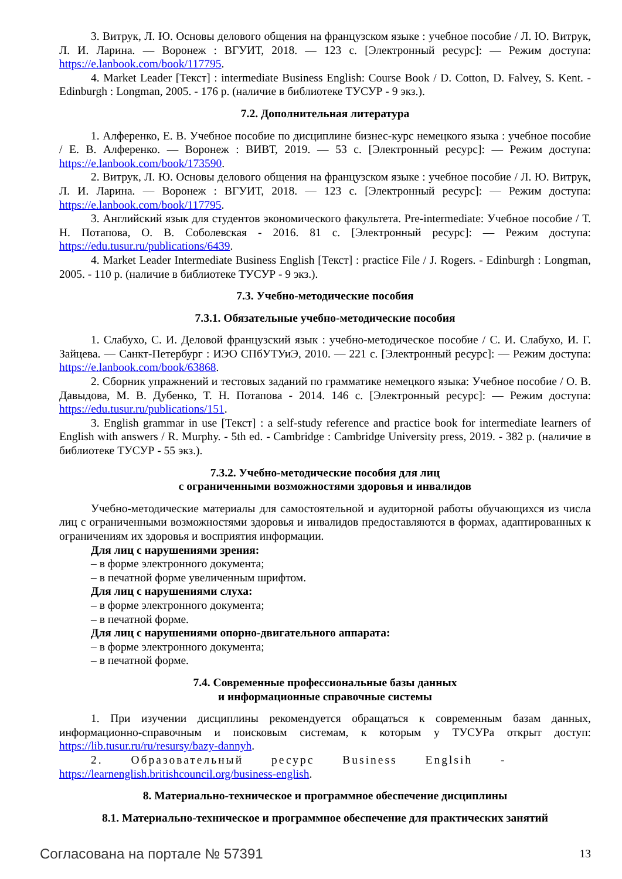3. Витрук, Л. Ю. Основы делового общения на французском языке : учебное пособие / Л. Ю. Витрук, Л. И. Ларина. — Воронеж : ВГУИТ, 2018. — 123 с. [Электронный ресурс]: — Режим доступа: https://e.lanbook.com/book/117795.
4. Market Leader [Текст] : intermediate Business English: Course Book / D. Cotton, D. Falvey, S. Kent. - Edinburgh : Longman, 2005. - 176 p. (наличие в библиотеке ТУСУР - 9 экз.).
7.2. Дополнительная литература
1. Алференко, Е. В. Учебное пособие по дисциплине бизнес-курс немецкого языка : учебное пособие / Е. В. Алференко. — Воронеж : ВИВТ, 2019. — 53 с. [Электронный ресурс]: — Режим доступа: https://e.lanbook.com/book/173590.
2. Витрук, Л. Ю. Основы делового общения на французском языке : учебное пособие / Л. Ю. Витрук, Л. И. Ларина. — Воронеж : ВГУИТ, 2018. — 123 с. [Электронный ресурс]: — Режим доступа: https://e.lanbook.com/book/117795.
3. Английский язык для студентов экономического факультета. Pre-intermediate: Учебное пособие / Т. Н. Потапова, О. В. Соболевская - 2016. 81 с. [Электронный ресурс]: — Режим доступа: https://edu.tusur.ru/publications/6439.
4. Market Leader Intermediate Business English [Текст] : practice File / J. Rogers. - Edinburgh : Longman, 2005. - 110 p. (наличие в библиотеке ТУСУР - 9 экз.).
7.3. Учебно-методические пособия
7.3.1. Обязательные учебно-методические пособия
1. Слабухо, С. И. Деловой французский язык : учебно-методическое пособие / С. И. Слабухо, И. Г. Зайцева. — Санкт-Петербург : ИЭО СПбУТУиЭ, 2010. — 221 с. [Электронный ресурс]: — Режим доступа: https://e.lanbook.com/book/63868.
2. Сборник упражнений и тестовых заданий по грамматике немецкого языка: Учебное пособие / О. В. Давыдова, М. В. Дубенко, Т. Н. Потапова - 2014. 146 с. [Электронный ресурс]: — Режим доступа: https://edu.tusur.ru/publications/151.
3. English grammar in use [Текст] : a self-study reference and practice book for intermediate learners of English with answers / R. Murphy. - 5th ed. - Cambridge : Cambridge University press, 2019. - 382 p. (наличие в библиотеке ТУСУР - 55 экз.).
7.3.2. Учебно-методические пособия для лиц
с ограниченными возможностями здоровья и инвалидов
Учебно-методические материалы для самостоятельной и аудиторной работы обучающихся из числа лиц с ограниченными возможностями здоровья и инвалидов предоставляются в формах, адаптированных к ограничениям их здоровья и восприятия информации.
Для лиц с нарушениями зрения:
– в форме электронного документа;
– в печатной форме увеличенным шрифтом.
Для лиц с нарушениями слуха:
– в форме электронного документа;
– в печатной форме.
Для лиц с нарушениями опорно-двигательного аппарата:
– в форме электронного документа;
– в печатной форме.
7.4. Современные профессиональные базы данных
и информационные справочные системы
1. При изучении дисциплины рекомендуется обращаться к современным базам данных, информационно-справочным и поисковым системам, к которым у ТУСУРа открыт доступ: https://lib.tusur.ru/ru/resursy/bazy-dannyh.
2. Образовательный ресурс Business Englsih -
https://learnenglish.britishcouncil.org/business-english.
8. Материально-техническое и программное обеспечение дисциплины
8.1. Материально-техническое и программное обеспечение для практических занятий
Согласована на портале № 57391 13